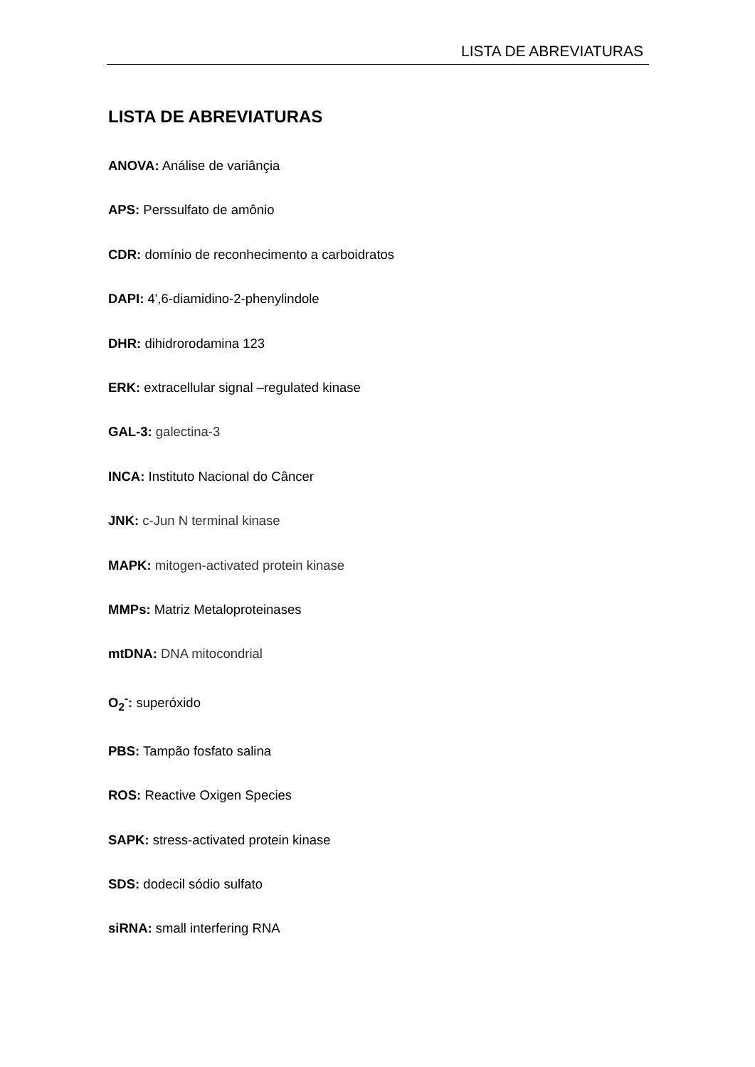LISTA DE ABREVIATURAS
LISTA DE ABREVIATURAS
ANOVA: Análise de variânçia
APS: Perssulfato de amônio
CDR: domínio de reconhecimento a carboidratos
DAPI: 4',6-diamidino-2-phenylindole
DHR: dihidrorodamina 123
ERK: extracellular signal –regulated kinase
GAL-3: galectina-3
INCA: Instituto Nacional do Câncer
JNK: c-Jun N terminal kinase
MAPK: mitogen-activated protein kinase
MMPs: Matriz Metaloproteinases
mtDNA: DNA mitocondrial
O<sub>2</sub><sup>-</sup>: superóxido
PBS: Tampão fosfato salina
ROS: Reactive Oxigen Species
SAPK: stress-activated protein kinase
SDS: dodecil sódio sulfato
siRNA: small interfering RNA